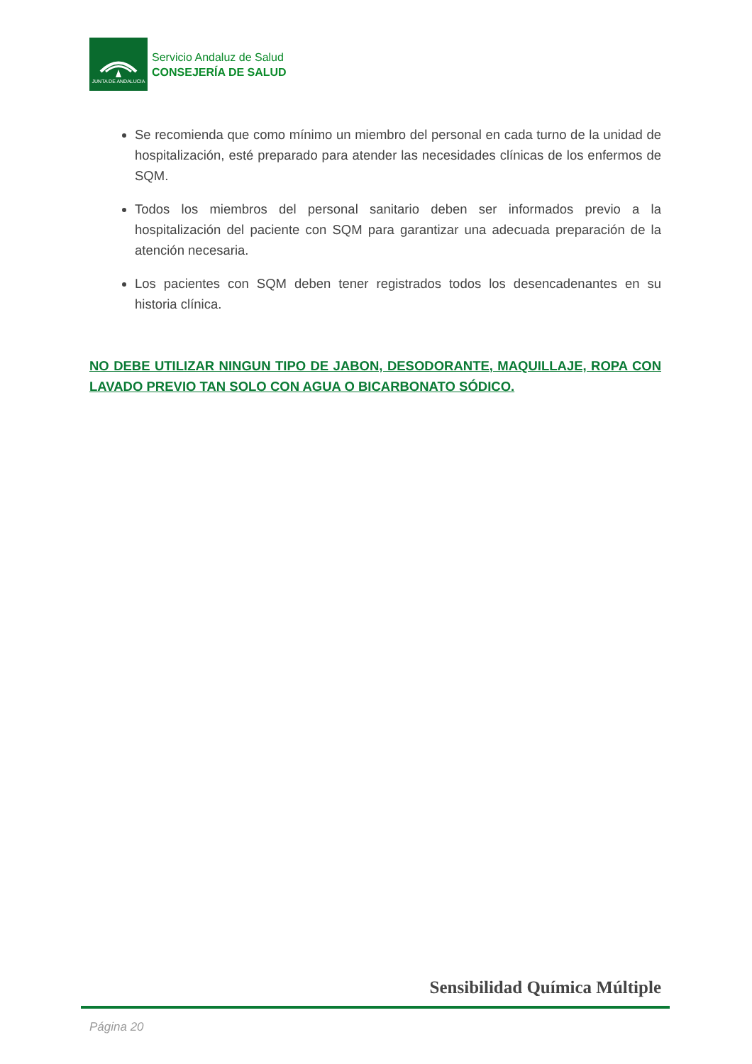JUNTA DE ANDALUCIA
Servicio Andaluz de Salud
CONSEJERÍA DE SALUD
Se recomienda que como mínimo un miembro del personal en cada turno de la unidad de hospitalización, esté preparado para atender las necesidades clínicas de los enfermos de SQM.
Todos los miembros del personal sanitario deben ser informados previo a la hospitalización del paciente con SQM para garantizar una adecuada preparación de la atención necesaria.
Los pacientes con SQM deben tener registrados todos los desencadenantes en su historia clínica.
NO DEBE UTILIZAR NINGUN TIPO DE JABON, DESODORANTE, MAQUILLAJE, ROPA CON LAVADO PREVIO TAN SOLO CON AGUA O BICARBONATO SÓDICO.
Sensibilidad Química Múltiple
Página 20